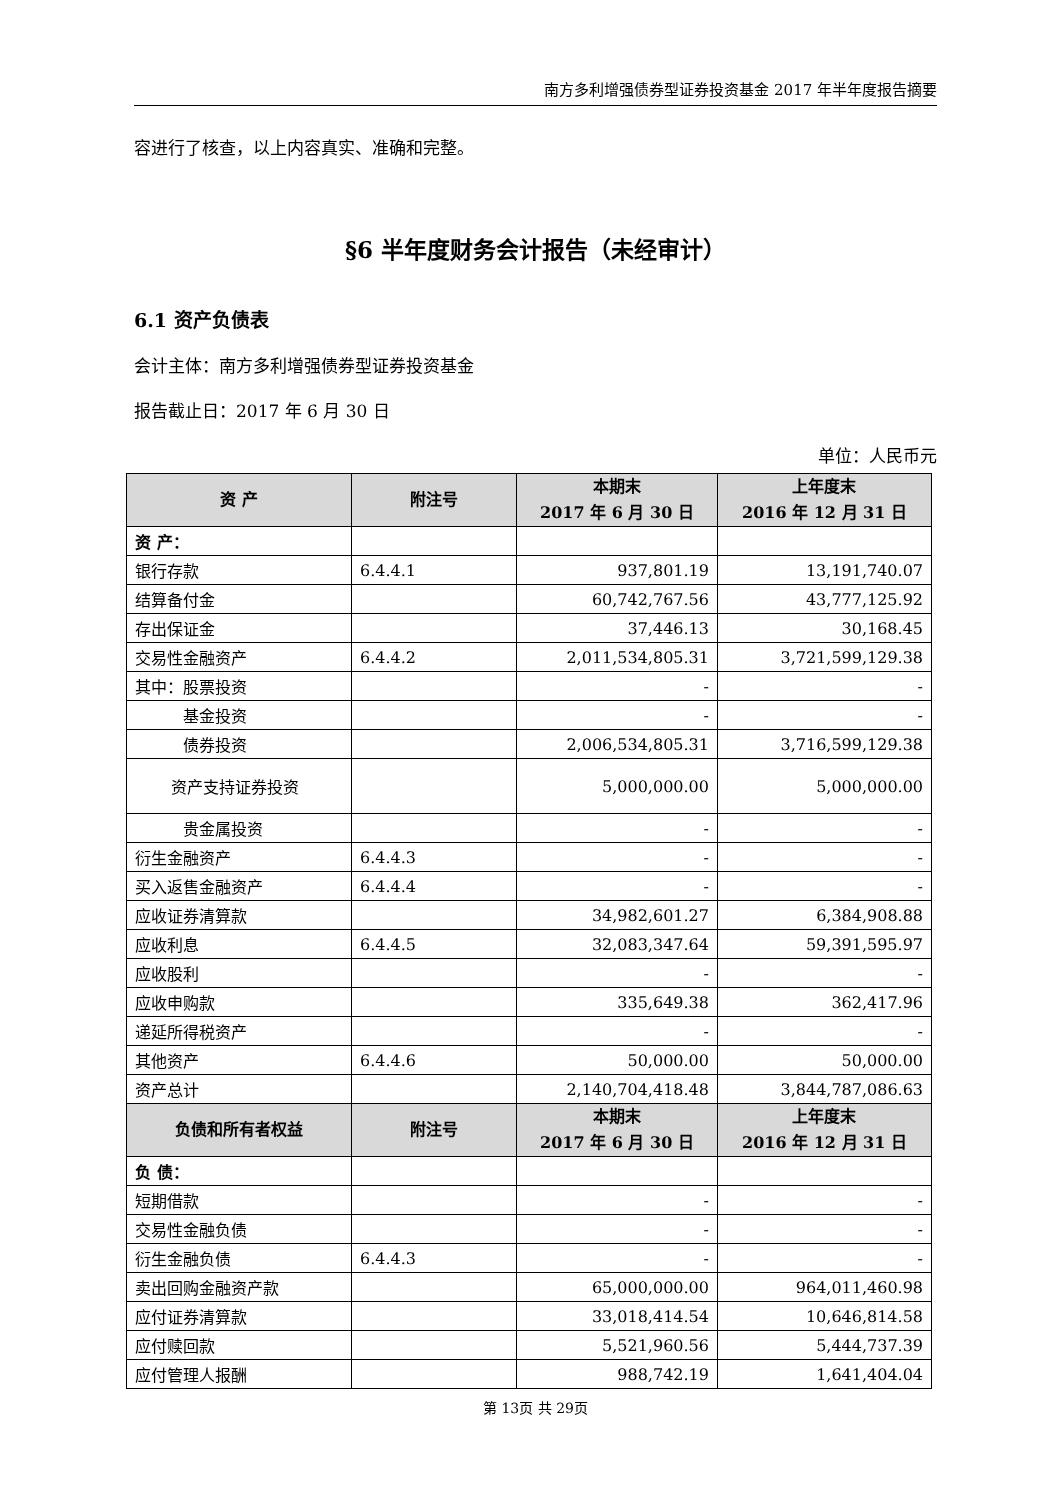南方多利增强债券型证券投资基金 2017 年半年度报告摘要
容进行了核查，以上内容真实、准确和完整。
§6 半年度财务会计报告（未经审计）
6.1 资产负债表
会计主体：南方多利增强债券型证券投资基金
报告截止日：2017 年 6 月 30 日
单位：人民币元
| 资 产 | 附注号 | 本期末 2017 年 6 月 30 日 | 上年度末 2016 年 12 月 31 日 |
| --- | --- | --- | --- |
| 资 产： | | | |
| 银行存款 | 6.4.4.1 | 937,801.19 | 13,191,740.07 |
| 结算备付金 | | 60,742,767.56 | 43,777,125.92 |
| 存出保证金 | | 37,446.13 | 30,168.45 |
| 交易性金融资产 | 6.4.4.2 | 2,011,534,805.31 | 3,721,599,129.38 |
| 其中：股票投资 | | - | - |
| 基金投资 | | - | - |
| 债券投资 | | 2,006,534,805.31 | 3,716,599,129.38 |
| 资产支持证券投资 | | 5,000,000.00 | 5,000,000.00 |
| 贵金属投资 | | - | - |
| 衍生金融资产 | 6.4.4.3 | - | - |
| 买入返售金融资产 | 6.4.4.4 | - | - |
| 应收证券清算款 | | 34,982,601.27 | 6,384,908.88 |
| 应收利息 | 6.4.4.5 | 32,083,347.64 | 59,391,595.97 |
| 应收股利 | | - | - |
| 应收申购款 | | 335,649.38 | 362,417.96 |
| 递延所得税资产 | | - | - |
| 其他资产 | 6.4.4.6 | 50,000.00 | 50,000.00 |
| 资产总计 | | 2,140,704,418.48 | 3,844,787,086.63 |
| 负债和所有者权益 | 附注号 | 本期末 2017 年 6 月 30 日 | 上年度末 2016 年 12 月 31 日 |
| 负 债： | | | |
| 短期借款 | | - | - |
| 交易性金融负债 | | - | - |
| 衍生金融负债 | 6.4.4.3 | - | - |
| 卖出回购金融资产款 | | 65,000,000.00 | 964,011,460.98 |
| 应付证券清算款 | | 33,018,414.54 | 10,646,814.58 |
| 应付赎回款 | | 5,521,960.56 | 5,444,737.39 |
| 应付管理人报酬 | | 988,742.19 | 1,641,404.04 |
第 13页 共 29页